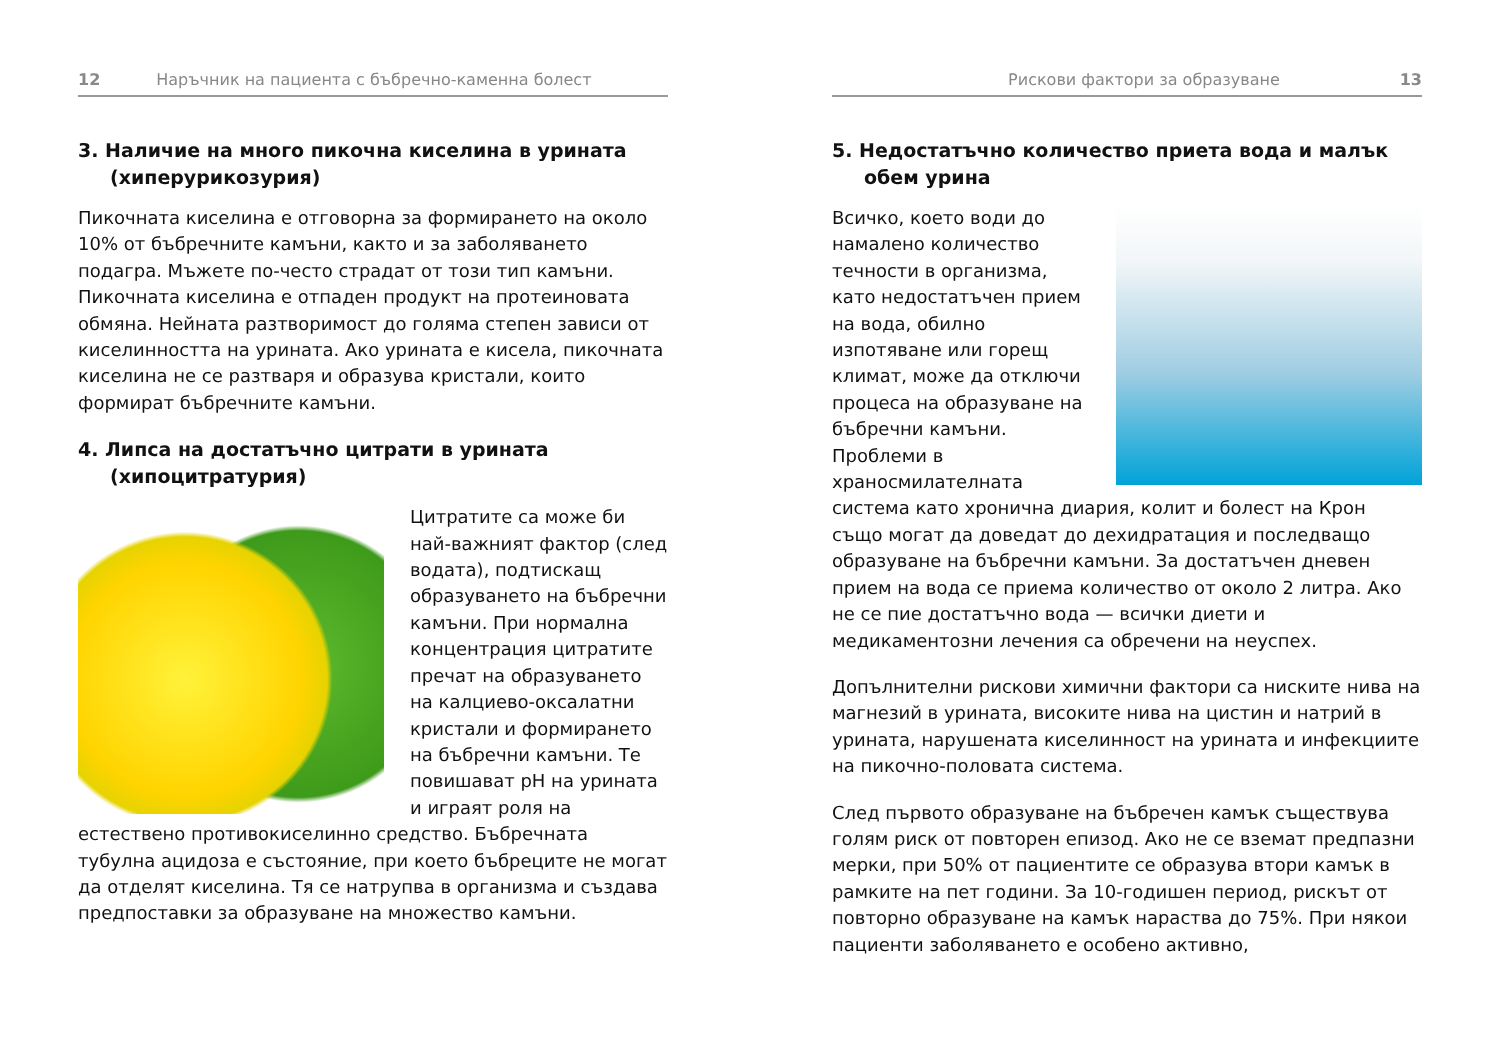12 Наръчник на пациента с бъбречно-каменна болест
3. Наличие на много пикочна киселина в урината (хиперурикозурия)
Пикочната киселина е отговорна за формирането на около 10% от бъбречните камъни, както и за заболяването подагра. Мъжете по-често страдат от този тип камъни. Пикочната киселина е отпаден продукт на протеиновата обмяна. Нейната разтворимост до голяма степен зависи от киселинността на урината. Ако урината е кисела, пикочната киселина не се разтваря и образува кристали, които формират бъбречните камъни.
4. Липса на достатъчно цитрати в урината (хипоцитратурия)
Цитратите са може би най-важният фактор (след водата), подтискащ образуването на бъбречни камъни. При нормална концентрация цитратите пречат на образуването на калциево-оксалатни кристали и формирането на бъбречни камъни. Те повишават pH на урината и играят роля на естествено противокиселинно средство. Бъбречната тубулна ацидоза е състояние, при което бъбреците не могат да отделят киселина. Тя се натрупва в организма и създава предпоставки за образуване на множество камъни.
Рискови фактори за образуване 13
5. Недостатъчно количество приета вода и малък обем урина
Всичко, което води до намалено количество течности в организма, като недостатъчен прием на вода, обилно изпотяване или горещ климат, може да отключи процеса на образуване на бъбречни камъни. Проблеми в храносмилателната система като хронична диария, колит и болест на Крон също могат да доведат до дехидратация и последващо образуване на бъбречни камъни. За достатъчен дневен прием на вода се приема количество от около 2 литра. Ако не се пие достатъчно вода — всички диети и медикаментозни лечения са обречени на неуспех.
Допълнителни рискови химични фактори са ниските нива на магнезий в урината, високите нива на цистин и натрий в урината, нарушената киселинност на урината и инфекциите на пикочно-половата система.
След първото образуване на бъбречен камък съществува голям риск от повторен епизод. Ако не се вземат предпазни мерки, при 50% от пациентите се образува втори камък в рамките на пет години. За 10-годишен период, рискът от повторно образуване на камък нараства до 75%. При някои пациенти заболяването е особено активно,